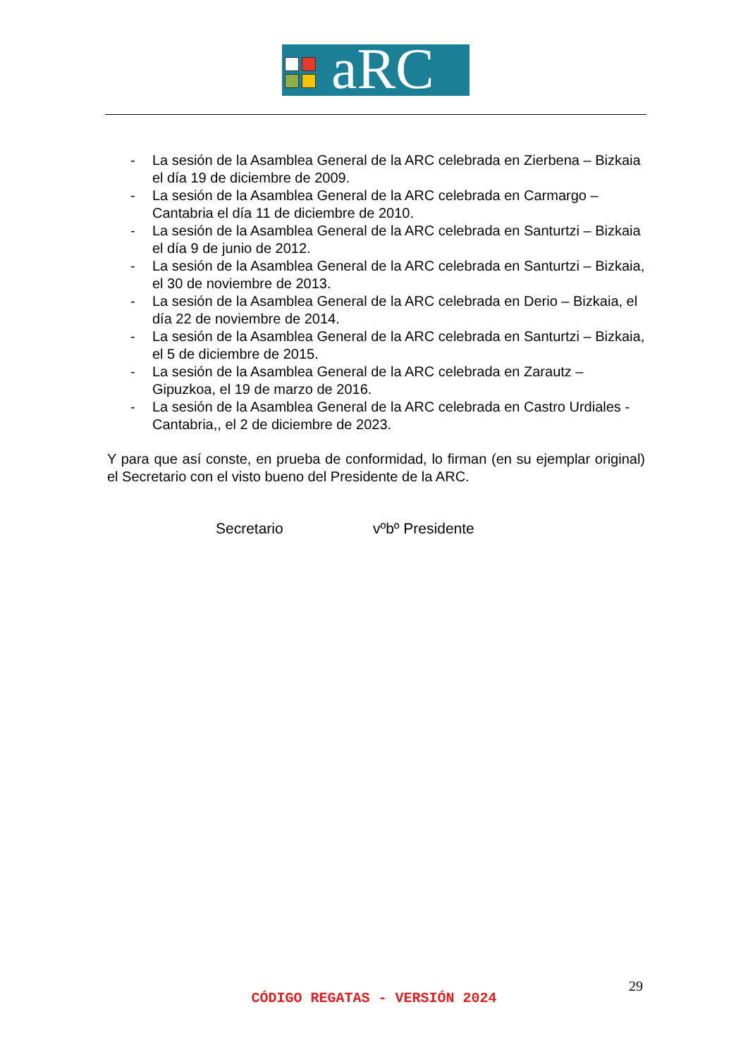aRC
- La sesión de la Asamblea General de la ARC celebrada en Zierbena – Bizkaia el día 19 de diciembre de 2009.
- La sesión de la Asamblea General de la ARC celebrada en Carmargo – Cantabria el día 11 de diciembre de 2010.
- La sesión de la Asamblea General de la ARC celebrada en Santurtzi – Bizkaia el día 9 de junio de 2012.
- La sesión de la Asamblea General de la ARC celebrada en Santurtzi – Bizkaia, el 30 de noviembre de 2013.
- La sesión de la Asamblea General de la ARC celebrada en Derio – Bizkaia, el día 22 de noviembre de 2014.
- La sesión de la Asamblea General de la ARC celebrada en Santurtzi – Bizkaia, el 5 de diciembre de 2015.
- La sesión de la Asamblea General de la ARC celebrada en Zarautz – Gipuzkoa, el 19 de marzo de 2016.
- La sesión de la Asamblea General de la ARC celebrada en Castro Urdiales - Cantabria,, el 2 de diciembre de 2023.
Y para que así conste, en prueba de conformidad, lo firman (en su ejemplar original) el Secretario con el visto bueno del Presidente de la ARC.
Secretario vºbº Presidente
29
CÓDIGO REGATAS - VERSIÓN 2024